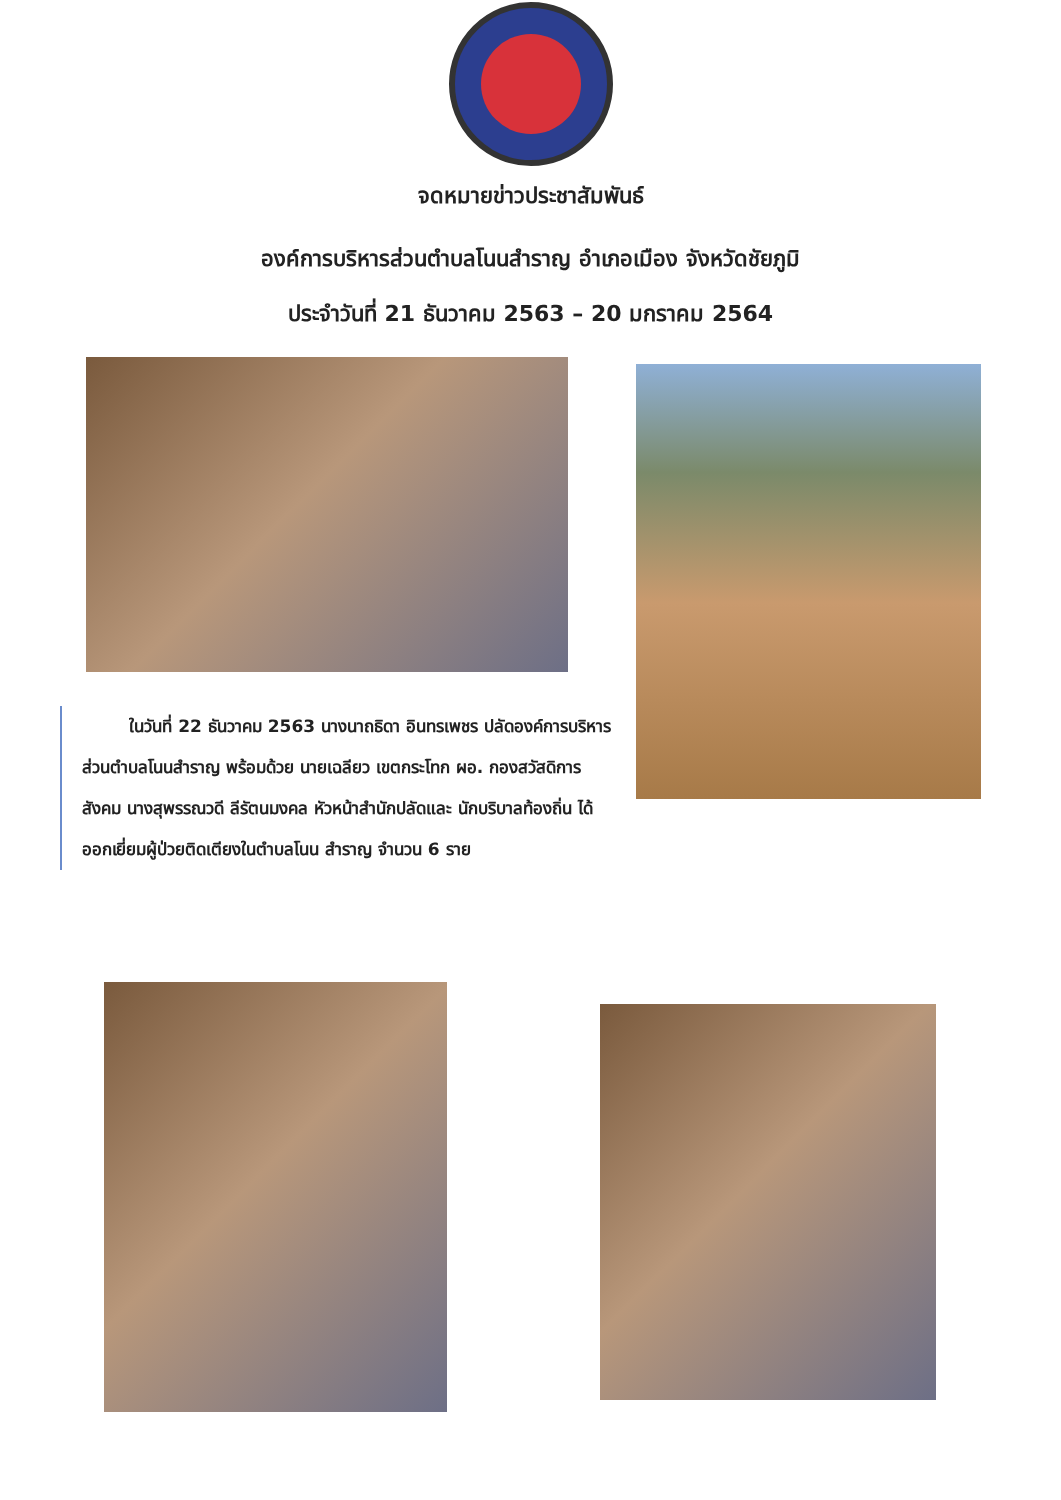จดหมายข่าวประชาสัมพันธ์
องค์การบริหารส่วนตำบลโนนสำราญ อำเภอเมือง จังหวัดชัยภูมิ
ประจำวันที่ 21 ธันวาคม 2563 – 20 มกราคม 2564
ในวันที่ 22 ธันวาคม 2563 นางนาถธิดา อินทรเพชร ปลัดองค์การบริหารส่วนตำบลโนนสำราญ พร้อมด้วย นายเฉลียว เขตกระโทก ผอ. กองสวัสดิการสังคม นางสุพรรณวดี ลีรัตนมงคล หัวหน้าสำนักปลัดและ นักบริบาลท้องถิ่น ได้ออกเยี่ยมผู้ป่วยติดเตียงในตำบลโนน สำราญ จำนวน 6 ราย